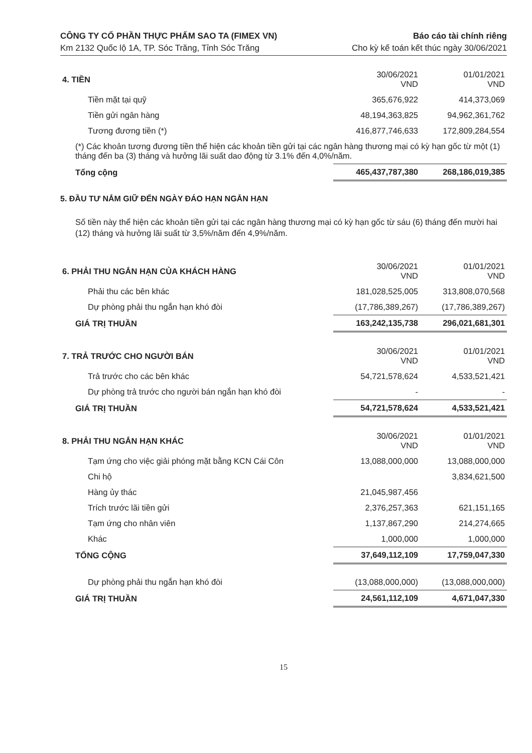CÔNG TY CỔ PHẦN THỰC PHẨM SAO TA (FIMEX VN)
Km 2132 Quốc lộ 1A, TP. Sóc Trăng, Tỉnh Sóc Trăng
Báo cáo tài chính riêng
Cho kỳ kế toán kết thúc ngày 30/06/2021
| 4. TIỀN | 30/06/2021 VND | 01/01/2021 VND |
| Tiền mặt tại quỹ | 365,676,922 | 414,373,069 |
| Tiền gửi ngân hàng | 48,194,363,825 | 94,962,361,762 |
| Tương đương tiền (*) | 416,877,746,633 | 172,809,284,554 |
| (*) Các khoản tương đương tiền thể hiện các khoản tiền gửi tại các ngân hàng thương mại có kỳ hạn gốc từ một (1) tháng đến ba (3) tháng và hưởng lãi suất dao động từ 3.1% đến 4,0%/năm. | | |
| Tổng cộng | 465,437,787,380 | 268,186,019,385 |
5. ĐẦU TƯ NẮM GIỮ ĐẾN NGÀY ĐÁO HẠN NGẮN HẠN
Số tiền này thể hiện các khoản tiền gửi tại các ngân hàng thương mại có kỳ hạn gốc từ sáu (6) tháng đến mười hai (12) tháng và hưởng lãi suất từ 3,5%/năm đến 4,9%/năm.
| 6. PHẢI THU NGẮN HẠN CỦA KHÁCH HÀNG | 30/06/2021 VND | 01/01/2021 VND |
| Phải thu các bên khác | 181,028,525,005 | 313,808,070,568 |
| Dự phòng phải thu ngắn hạn khó đòi | (17,786,389,267) | (17,786,389,267) |
| GIÁ TRỊ THUẦN | 163,242,135,738 | 296,021,681,301 |
| 7. TRẢ TRƯỚC CHO NGƯỜI BÁN | 30/06/2021 VND | 01/01/2021 VND |
| Trả trước cho các bên khác | 54,721,578,624 | 4,533,521,421 |
| Dự phòng trả trước cho người bán ngắn hạn khó đòi | - | - |
| GIÁ TRỊ THUẦN | 54,721,578,624 | 4,533,521,421 |
| 8. PHẢI THU NGẮN HẠN KHÁC | 30/06/2021 VND | 01/01/2021 VND |
| Tạm ứng cho việc giải phóng mặt bằng KCN Cái Côn | 13,088,000,000 | 13,088,000,000 |
| Chi hộ | | 3,834,621,500 |
| Hàng ủy thác | 21,045,987,456 | |
| Trích trước lãi tiền gửi | 2,376,257,363 | 621,151,165 |
| Tạm ứng cho nhân viên | 1,137,867,290 | 214,274,665 |
| Khác | 1,000,000 | 1,000,000 |
| TỔNG CỘNG | 37,649,112,109 | 17,759,047,330 |
| Dự phòng phải thu ngắn hạn khó đòi | (13,088,000,000) | (13,088,000,000) |
| GIÁ TRỊ THUẦN | 24,561,112,109 | 4,671,047,330 |
15